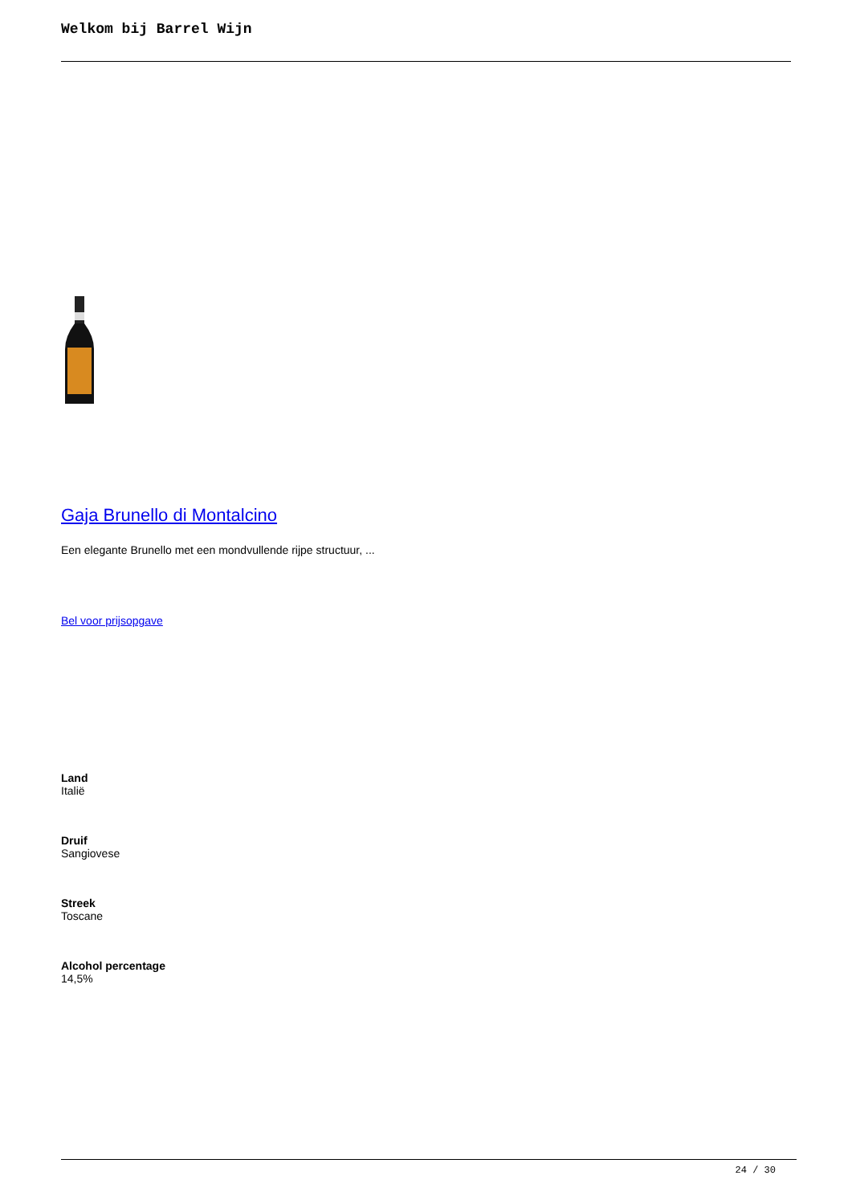Welkom bij Barrel Wijn
Gaja Brunello di Montalcino
Een elegante Brunello met een mondvullende rijpe structuur, ...
Bel voor prijsopgave
Land
Italië
Druif
Sangiovese
Streek
Toscane
Alcohol percentage
14,5%
24 / 30